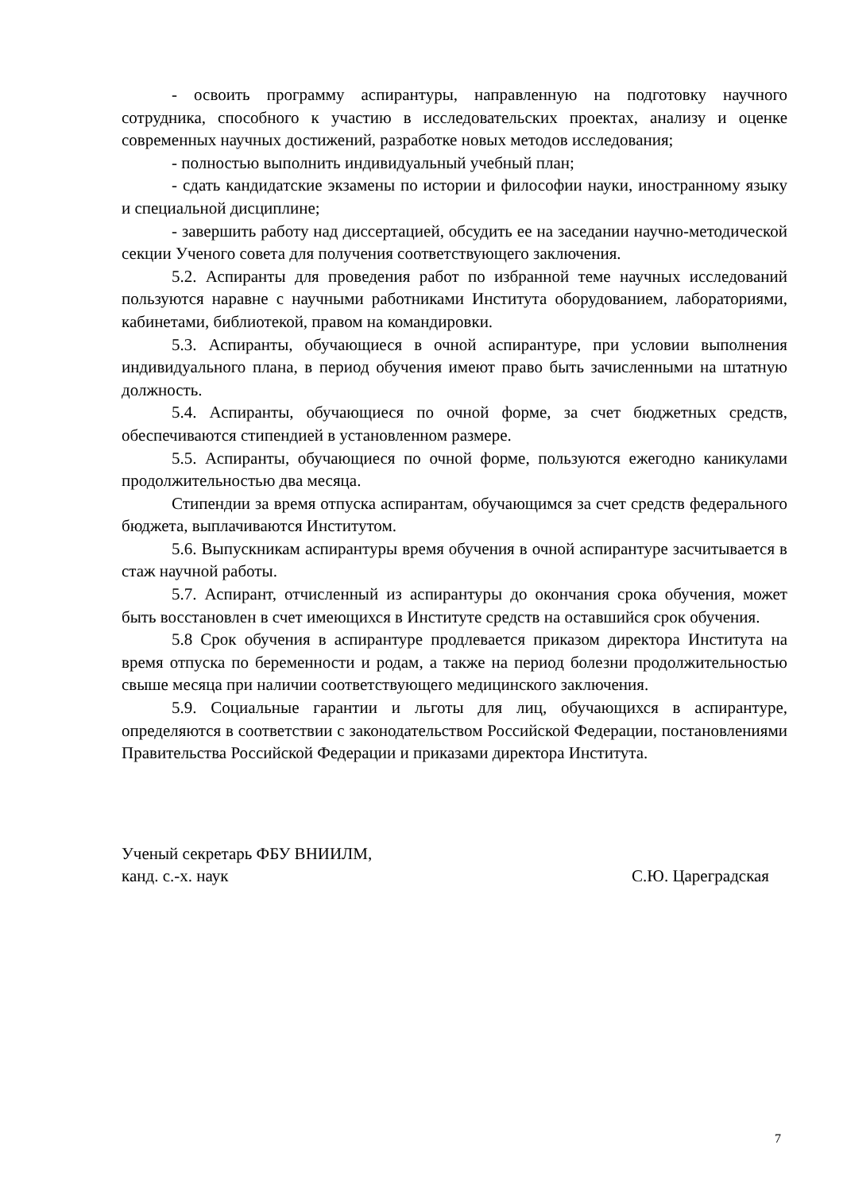- освоить программу аспирантуры, направленную на подготовку научного сотрудника, способного к участию в исследовательских проектах, анализу и оценке современных научных достижений, разработке новых методов исследования;
- полностью выполнить индивидуальный учебный план;
- сдать кандидатские экзамены по истории и философии науки, иностранному языку и специальной дисциплине;
- завершить работу над диссертацией, обсудить ее на заседании научно-методической секции Ученого совета для получения соответствующего заключения.
5.2. Аспиранты для проведения работ по избранной теме научных исследований пользуются наравне с научными работниками Института оборудованием, лабораториями, кабинетами, библиотекой, правом на командировки.
5.3. Аспиранты, обучающиеся в очной аспирантуре, при условии выполнения индивидуального плана, в период обучения имеют право быть зачисленными на штатную должность.
5.4. Аспиранты, обучающиеся по очной форме, за счет бюджетных средств, обеспечиваются стипендией в установленном размере.
5.5. Аспиранты, обучающиеся по очной форме, пользуются ежегодно каникулами продолжительностью два месяца.
Стипендии за время отпуска аспирантам, обучающимся за счет средств федерального бюджета, выплачиваются Институтом.
5.6. Выпускникам аспирантуры время обучения в очной аспирантуре засчитывается в стаж научной работы.
5.7. Аспирант, отчисленный из аспирантуры до окончания срока обучения, может быть восстановлен в счет имеющихся в Институте средств на оставшийся срок обучения.
5.8 Срок обучения в аспирантуре продлевается приказом директора Института на время отпуска по беременности и родам, а также на период болезни продолжительностью свыше месяца при наличии соответствующего медицинского заключения.
5.9. Социальные гарантии и льготы для лиц, обучающихся в аспирантуре, определяются в соответствии с законодательством Российской Федерации, постановлениями Правительства Российской Федерации и приказами директора Института.
Ученый секретарь ФБУ ВНИИЛМ,
канд. с.-х. наук С.Ю. Цареградская
7